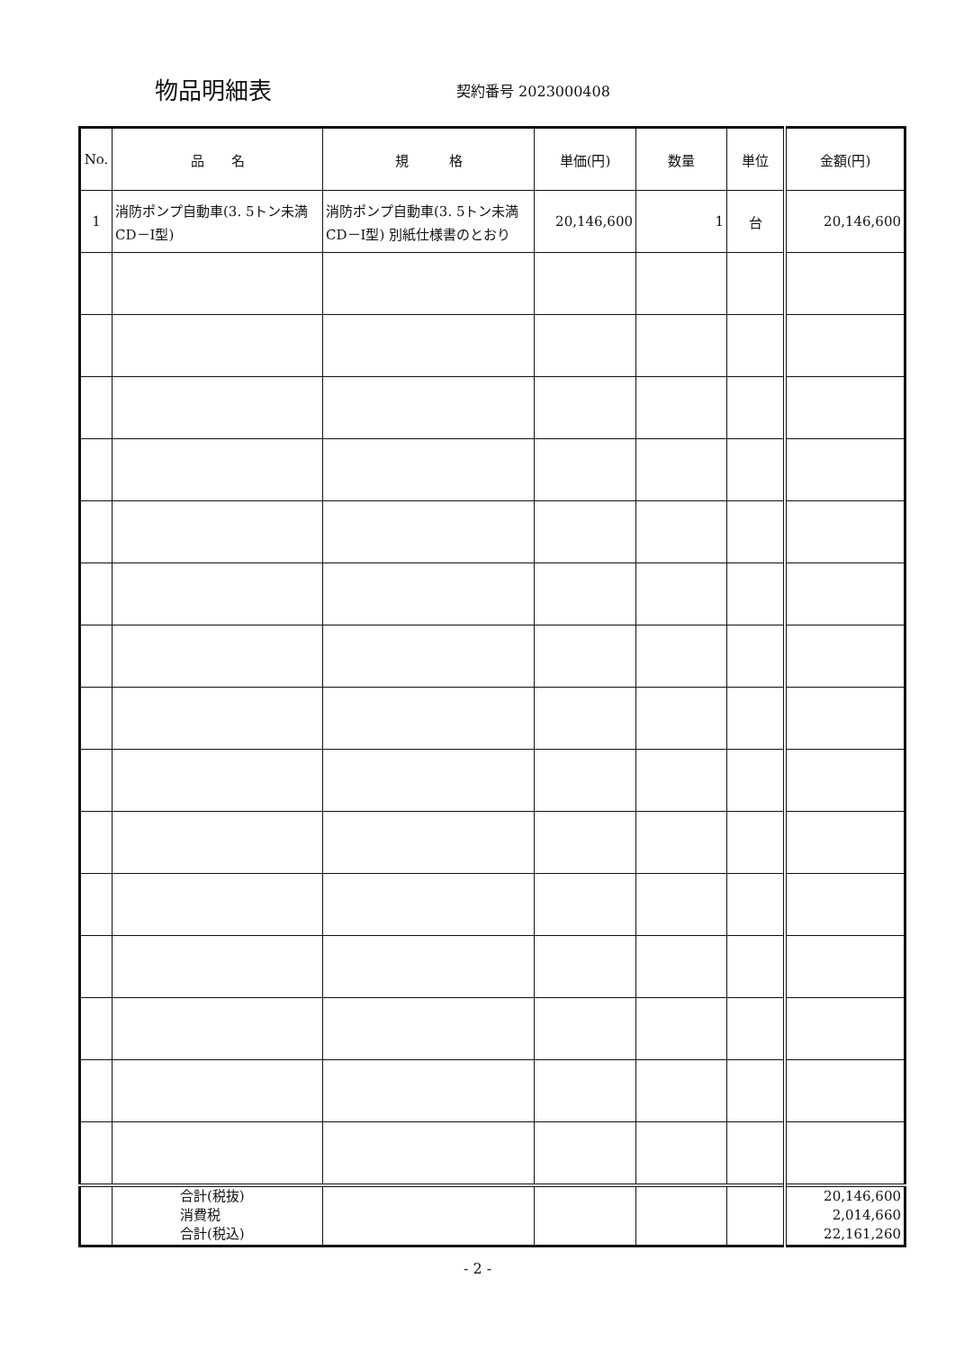物品明細表
契約番号 2023000408
| No. | 品 名 | 規 格 | 単価(円) | 数量 | 単位 | 金額(円) |
| --- | --- | --- | --- | --- | --- | --- |
| 1 | 消防ポンプ自動車(3. 5トン未満CD－Ⅰ型) | 消防ポンプ自動車(3. 5トン未満CD－Ⅰ型) 別紙仕様書のとおり | 20,146,600 | 1 | 台 | 20,146,600 |
| | 合計(税抜) 消費税 合計(税込) | | | | | 20,146,600 2,014,660 22,161,260 |
- 2 -